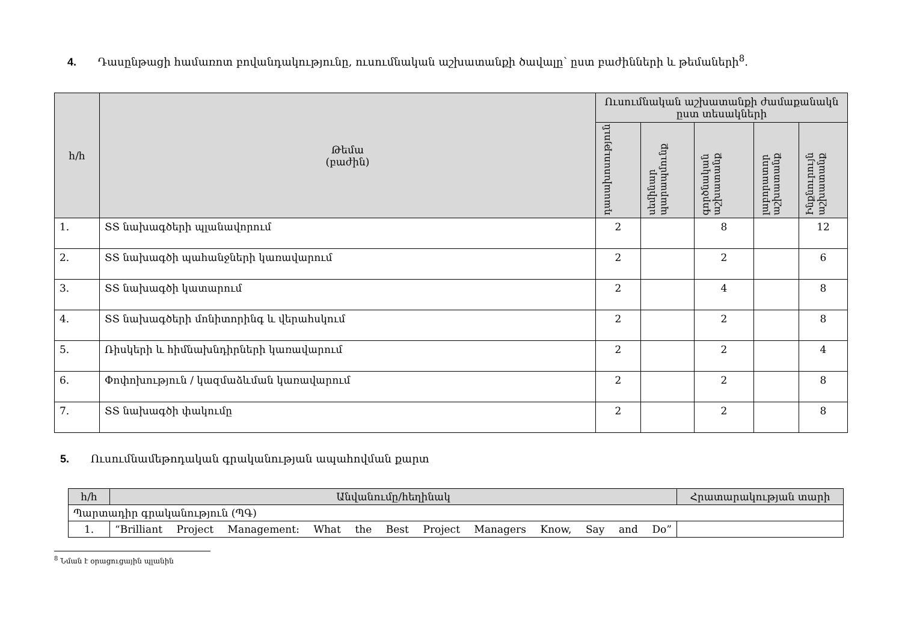4. Դասընթացի համառոտ բովանդակությունը, ուսումնական աշխատանքի ծավալը՝ ըստ բաժինների և թեմաների<sup>8</sup>.
| հ/հ | Թեմա (բաժին) | Ուսումնական աշխատանքի ժամաքանակն ըստ տեսակների | | | | |
| --- | --- | --- | --- | --- | --- | --- |
| | | դասախոսություն | սեմինար պարապմունք | գործնական աշխատանք | լաբորատոր աշխատանք | Ինքնուրույն աշխատանք |
| 1. | ՏՏ նախագծերի պլանավորում | 2 | | 8 | | 12 |
| 2. | ՏՏ նախագծի պահանջների կառավարում | 2 | | 2 | | 6 |
| 3. | ՏՏ նախագծի կատարում | 2 | | 4 | | 8 |
| 4. | ՏՏ նախագծերի մոնիտորինգ և վերահսկում | 2 | | 2 | | 8 |
| 5. | Ռիսկերի և հիմնախնդիրների կառավարում | 2 | | 2 | | 4 |
| 6. | Փոփոխություն / կազմաձևման կառավարում | 2 | | 2 | | 8 |
| 7. | ՏՏ նախագծի փակումը | 2 | | 2 | | 8 |
5. Ուսումնամեթոդական գրականության ապահովման քարտ
| հ/հ | Անվանումը/հեղինակ | Հրատարակության տարի |
| --- | --- | --- |
| Պարտադիր գրականություն (ՊԳ) | | |
| 1. | “Brilliant Project Management: What the Best Project Managers Know, Say and Do” | |
<sup>8</sup> Նման է օրացուցային պլանին